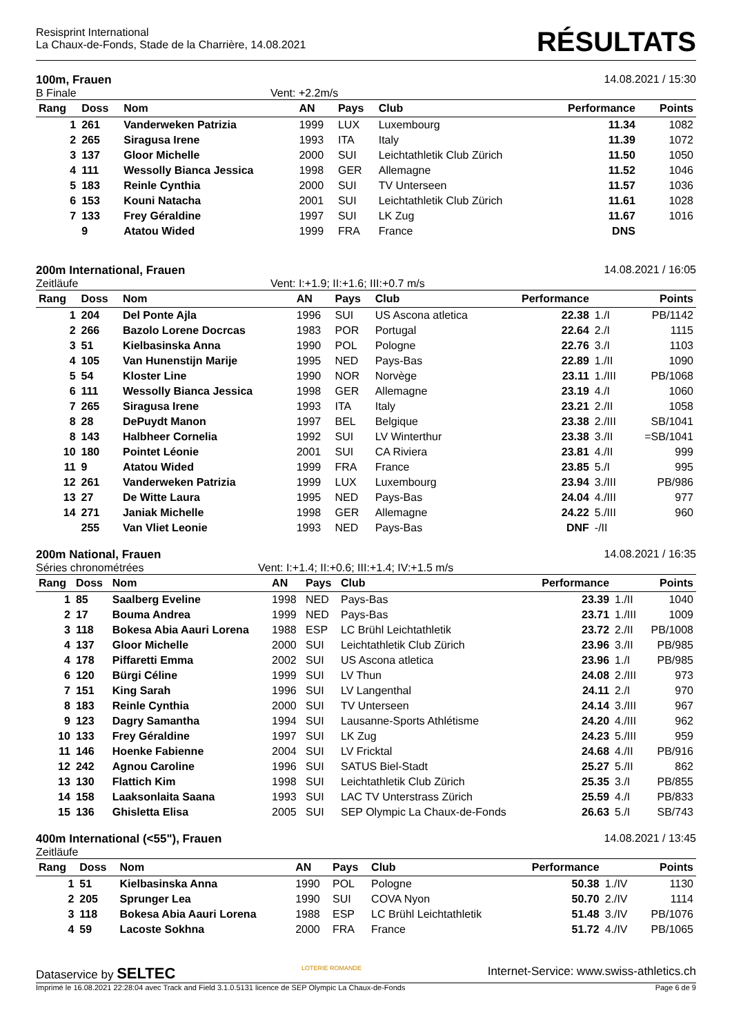Resisprint International
La Chaux-de-Fonds, Stade de la Charrière, 14.08.2021
RÉSULTATS
100m, Frauen 14.08.2021 / 15:30
B Finale Vent: +2.2m/s
| Rang | Doss | Nom | AN | Pays | Club | Performance | | Points |
| --- | --- | --- | --- | --- | --- | --- | --- | --- |
| 1 | 261 | Vanderweken Patrizia | 1999 | LUX | Luxembourg | 11.34 | | 1082 |
| 2 | 265 | Siragusa Irene | 1993 | ITA | Italy | 11.39 | | 1072 |
| 3 | 137 | Gloor Michelle | 2000 | SUI | Leichtathletik Club Zürich | 11.50 | | 1050 |
| 4 | 111 | Wessolly Bianca Jessica | 1998 | GER | Allemagne | 11.52 | | 1046 |
| 5 | 183 | Reinle Cynthia | 2000 | SUI | TV Unterseen | 11.57 | | 1036 |
| 6 | 153 | Kouni Natacha | 2001 | SUI | Leichtathletik Club Zürich | 11.61 | | 1028 |
| 7 | 133 | Frey Géraldine | 1997 | SUI | LK Zug | 11.67 | | 1016 |
| | 9 | Atatou Wided | 1999 | FRA | France | DNS | | |
200m International, Frauen 14.08.2021 / 16:05
Zeitläufe Vent: I:+1.9; II:+1.6; III:+0.7 m/s
| Rang | Doss | Nom | AN | Pays | Club | Performance | | Points |
| --- | --- | --- | --- | --- | --- | --- | --- | --- |
| 1 | 204 | Del Ponte Ajla | 1996 | SUI | US Ascona atletica | 22.38 | 1./I | PB/1142 |
| 2 | 266 | Bazolo Lorene Docrcas | 1983 | POR | Portugal | 22.64 | 2./I | 1115 |
| 3 | 51 | Kielbasinska Anna | 1990 | POL | Pologne | 22.76 | 3./I | 1103 |
| 4 | 105 | Van Hunenstijn Marije | 1995 | NED | Pays-Bas | 22.89 | 1./II | 1090 |
| 5 | 54 | Kloster Line | 1990 | NOR | Norvège | 23.11 | 1./III | PB/1068 |
| 6 | 111 | Wessolly Bianca Jessica | 1998 | GER | Allemagne | 23.19 | 4./I | 1060 |
| 7 | 265 | Siragusa Irene | 1993 | ITA | Italy | 23.21 | 2./II | 1058 |
| 8 | 28 | DePuydt Manon | 1997 | BEL | Belgique | 23.38 | 2./III | SB/1041 |
| 8 | 143 | Halbheer Cornelia | 1992 | SUI | LV Winterthur | 23.38 | 3./II | =SB/1041 |
| 10 | 180 | Pointet Léonie | 2001 | SUI | CA Riviera | 23.81 | 4./II | 999 |
| 11 | 9 | Atatou Wided | 1999 | FRA | France | 23.85 | 5./I | 995 |
| 12 | 261 | Vanderweken Patrizia | 1999 | LUX | Luxembourg | 23.94 | 3./III | PB/986 |
| 13 | 27 | De Witte Laura | 1995 | NED | Pays-Bas | 24.04 | 4./III | 977 |
| 14 | 271 | Janiak Michelle | 1998 | GER | Allemagne | 24.22 | 5./III | 960 |
| | 255 | Van Vliet Leonie | 1993 | NED | Pays-Bas | DNF | -/II | |
200m National, Frauen 14.08.2021 / 16:35
Séries chronométrées Vent: I:+1.4; II:+0.6; III:+1.4; IV:+1.5 m/s
| Rang | Doss | Nom | AN | Pays | Club | Performance | | Points |
| --- | --- | --- | --- | --- | --- | --- | --- | --- |
| 1 | 85 | Saalberg Eveline | 1998 | NED | Pays-Bas | 23.39 | 1./II | 1040 |
| 2 | 17 | Bouma Andrea | 1999 | NED | Pays-Bas | 23.71 | 1./III | 1009 |
| 3 | 118 | Bokesa Abia Aauri Lorena | 1988 | ESP | LC Brühl Leichtathletik | 23.72 | 2./II | PB/1008 |
| 4 | 137 | Gloor Michelle | 2000 | SUI | Leichtathletik Club Zürich | 23.96 | 3./II | PB/985 |
| 4 | 178 | Piffaretti Emma | 2002 | SUI | US Ascona atletica | 23.96 | 1./I | PB/985 |
| 6 | 120 | Bürgi Céline | 1999 | SUI | LV Thun | 24.08 | 2./III | 973 |
| 7 | 151 | King Sarah | 1996 | SUI | LV Langenthal | 24.11 | 2./I | 970 |
| 8 | 183 | Reinle Cynthia | 2000 | SUI | TV Unterseen | 24.14 | 3./III | 967 |
| 9 | 123 | Dagry Samantha | 1994 | SUI | Lausanne-Sports Athlétisme | 24.20 | 4./III | 962 |
| 10 | 133 | Frey Géraldine | 1997 | SUI | LK Zug | 24.23 | 5./III | 959 |
| 11 | 146 | Hoenke Fabienne | 2004 | SUI | LV Fricktal | 24.68 | 4./II | PB/916 |
| 12 | 242 | Agnou Caroline | 1996 | SUI | SATUS Biel-Stadt | 25.27 | 5./II | 862 |
| 13 | 130 | Flattich Kim | 1998 | SUI | Leichtathletik Club Zürich | 25.35 | 3./I | PB/855 |
| 14 | 158 | Laaksonlaita Saana | 1993 | SUI | LAC TV Unterstrass Zürich | 25.59 | 4./I | PB/833 |
| 15 | 136 | Ghisletta Elisa | 2005 | SUI | SEP Olympic La Chaux-de-Fonds | 26.63 | 5./I | SB/743 |
400m International (<55"), Frauen 14.08.2021 / 13:45
Zeitläufe
| Rang | Doss | Nom | AN | Pays | Club | Performance | | Points |
| --- | --- | --- | --- | --- | --- | --- | --- | --- |
| 1 | 51 | Kielbasinska Anna | 1990 | POL | Pologne | 50.38 | 1./IV | 1130 |
| 2 | 205 | Sprunger Lea | 1990 | SUI | COVA Nyon | 50.70 | 2./IV | 1114 |
| 3 | 118 | Bokesa Abia Aauri Lorena | 1988 | ESP | LC Brühl Leichtathletik | 51.48 | 3./IV | PB/1076 |
| 4 | 59 | Lacoste Sokhna | 2000 | FRA | France | 51.72 | 4./IV | PB/1065 |
Dataservice by SELTEC LOTERIE ROMANDE Internet-Service: www.swiss-athletics.ch
Imprimé le 16.08.2021 22:28:04 avec Track and Field 3.1.0.5131 licence de SEP Olympic La Chaux-de-Fonds Page 6 de 9